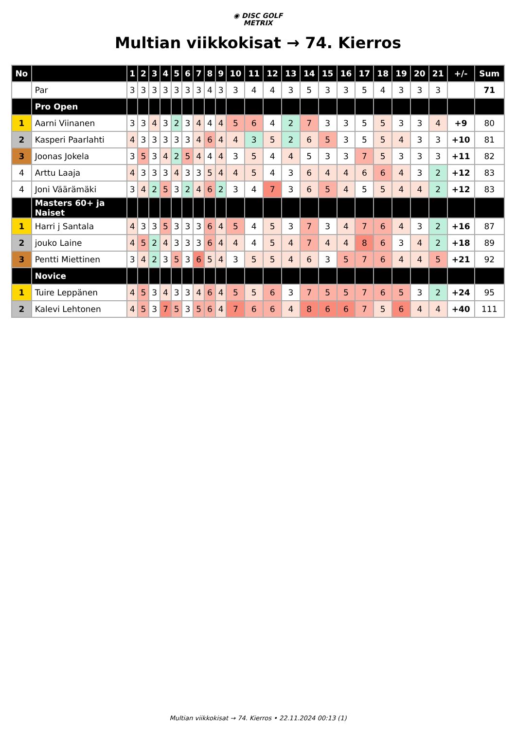◉ DISC GOLF
METRIX
Multian viikkokisat → 74. Kierros
| No | | 1 | 2 | 3 | 4 | 5 | 6 | 7 | 8 | 9 | 10 | 11 | 12 | 13 | 14 | 15 | 16 | 17 | 18 | 19 | 20 | 21 | +/- | Sum |
| --- | --- | --- | --- | --- | --- | --- | --- | --- | --- | --- | --- | --- | --- | --- | --- | --- | --- | --- | --- | --- | --- | --- | --- | --- |
| | Par | 3 | 3 | 3 | 3 | 3 | 3 | 3 | 4 | 3 | 3 | 4 | 4 | 3 | 5 | 3 | 3 | 5 | 4 | 3 | 3 | 3 | | 71 |
| | Pro Open | | | | | | | | | | | | | | | | | | | | | | | |
| 1 | Aarni Viinanen | 3 | 3 | 4 | 3 | 2 | 3 | 4 | 4 | 4 | 5 | 6 | 4 | 2 | 7 | 3 | 3 | 5 | 5 | 3 | 3 | 4 | +9 | 80 |
| 2 | Kasperi Paarlahti | 4 | 3 | 3 | 3 | 3 | 3 | 4 | 6 | 4 | 4 | 3 | 5 | 2 | 6 | 5 | 3 | 5 | 5 | 4 | 3 | 3 | +10 | 81 |
| 3 | Joonas Jokela | 3 | 5 | 3 | 4 | 2 | 5 | 4 | 4 | 4 | 3 | 5 | 4 | 4 | 5 | 3 | 3 | 7 | 5 | 3 | 3 | 3 | +11 | 82 |
| 4 | Arttu Laaja | 4 | 3 | 3 | 3 | 4 | 3 | 3 | 5 | 4 | 4 | 5 | 4 | 3 | 6 | 4 | 4 | 6 | 6 | 4 | 3 | 2 | +12 | 83 |
| 4 | Joni Väärämäki | 3 | 4 | 2 | 5 | 3 | 2 | 4 | 6 | 2 | 3 | 4 | 7 | 3 | 6 | 5 | 4 | 5 | 5 | 4 | 4 | 2 | +12 | 83 |
| | Masters 60+ ja Naiset | | | | | | | | | | | | | | | | | | | | | | | |
| 1 | Harri j Santala | 4 | 3 | 3 | 5 | 3 | 3 | 3 | 6 | 4 | 5 | 4 | 5 | 3 | 7 | 3 | 4 | 7 | 6 | 4 | 3 | 2 | +16 | 87 |
| 2 | jouko Laine | 4 | 5 | 2 | 4 | 3 | 3 | 3 | 6 | 4 | 4 | 4 | 5 | 4 | 7 | 4 | 4 | 8 | 6 | 3 | 4 | 2 | +18 | 89 |
| 3 | Pentti Miettinen | 3 | 4 | 2 | 3 | 5 | 3 | 6 | 5 | 4 | 3 | 5 | 5 | 4 | 6 | 3 | 5 | 7 | 6 | 4 | 4 | 5 | +21 | 92 |
| | Novice | | | | | | | | | | | | | | | | | | | | | | | |
| 1 | Tuire Leppänen | 4 | 5 | 3 | 4 | 3 | 3 | 4 | 6 | 4 | 5 | 5 | 6 | 3 | 7 | 5 | 5 | 7 | 6 | 5 | 3 | 2 | +24 | 95 |
| 2 | Kalevi Lehtonen | 4 | 5 | 3 | 7 | 5 | 3 | 5 | 6 | 4 | 7 | 6 | 6 | 4 | 8 | 6 | 6 | 7 | 5 | 6 | 4 | 4 | +40 | 111 |
Multian viikkokisat → 74. Kierros • 22.11.2024 00:13 (1)